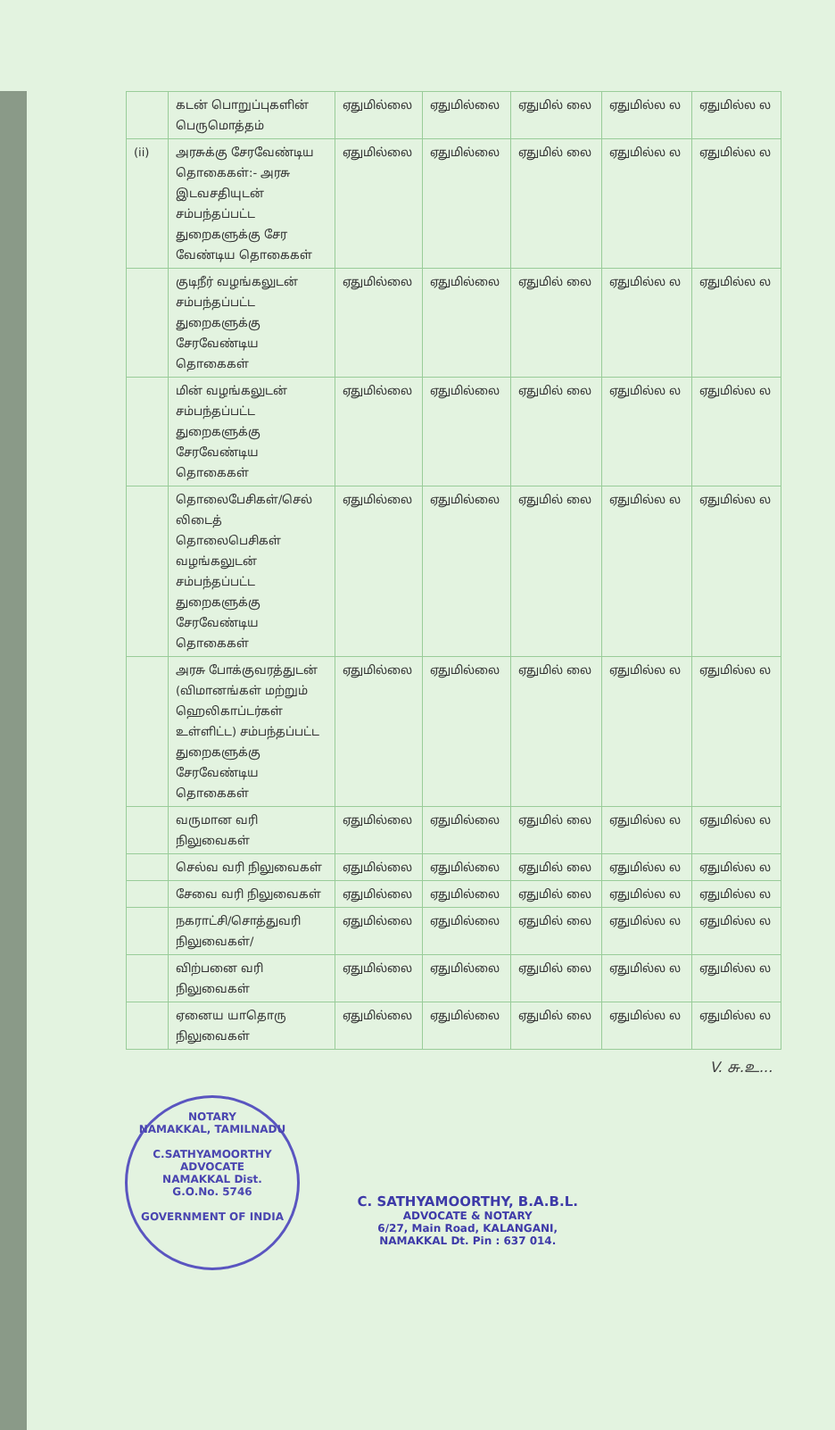| | கடன் பொறுப்புகளின் பெருமொத்தம் | ஏதுமில்லை | ஏதுமில்லை | ஏதுமில் லை | ஏதுமில்ல ல | ஏதுமில்ல ல |
| (ii) | அரசுக்கு சேரவேண்டிய தொகைகள்:- அரசு இடவசதியுடன் சம்பந்தப்பட்ட துறைகளுக்கு சேர வேண்டிய தொகைகள் | ஏதுமில்லை | ஏதுமில்லை | ஏதுமில் லை | ஏதுமில்ல ல | ஏதுமில்ல ல |
| | குடிநீர் வழங்கலுடன் சம்பந்தப்பட்ட துறைகளுக்கு சேரவேண்டிய தொகைகள் | ஏதுமில்லை | ஏதுமில்லை | ஏதுமில் லை | ஏதுமில்ல ல | ஏதுமில்ல ல |
| | மின் வழங்கலுடன் சம்பந்தப்பட்ட துறைகளுக்கு சேரவேண்டிய தொகைகள் | ஏதுமில்லை | ஏதுமில்லை | ஏதுமில் லை | ஏதுமில்ல ல | ஏதுமில்ல ல |
| | தொலைபேசிகள்/செல் லிடைத் தொலைபெசிகள் வழங்கலுடன் சம்பந்தப்பட்ட துறைகளுக்கு சேரவேண்டிய தொகைகள் | ஏதுமில்லை | ஏதுமில்லை | ஏதுமில் லை | ஏதுமில்ல ல | ஏதுமில்ல ல |
| | அரசு போக்குவரத்துடன் (விமானங்கள் மற்றும் ஹெலிகாப்டர்கள் உள்ளிட்ட) சம்பந்தப்பட்ட துறைகளுக்கு சேரவேண்டிய தொகைகள் | ஏதுமில்லை | ஏதுமில்லை | ஏதுமில் லை | ஏதுமில்ல ல | ஏதுமில்ல ல |
| | வருமான வரி நிலுவைகள் | ஏதுமில்லை | ஏதுமில்லை | ஏதுமில் லை | ஏதுமில்ல ல | ஏதுமில்ல ல |
| | செல்வ வரி நிலுவைகள் | ஏதுமில்லை | ஏதுமில்லை | ஏதுமில் லை | ஏதுமில்ல ல | ஏதுமில்ல ல |
| | சேவை வரி நிலுவைகள் | ஏதுமில்லை | ஏதுமில்லை | ஏதுமில் லை | ஏதுமில்ல ல | ஏதுமில்ல ல |
| | நகராட்சி/சொத்துவரி நிலுவைகள்/ | ஏதுமில்லை | ஏதுமில்லை | ஏதுமில் லை | ஏதுமில்ல ல | ஏதுமில்ல ல |
| | விற்பனை வரி நிலுவைகள் | ஏதுமில்லை | ஏதுமில்லை | ஏதுமில் லை | ஏதுமில்ல ல | ஏதுமில்ல ல |
| | ஏனைய யாதொரு நிலுவைகள் | ஏதுமில்லை | ஏதுமில்லை | ஏதுமில் லை | ஏதுமில்ல ல | ஏதுமில்ல ல |
V. சு.உ...
NOTARY
NAMAKKAL, TAMILNADU
C.SATHYAMOORTHY
ADVOCATE
NAMAKKAL Dist.
G.O.No. 5746
GOVERNMENT OF INDIA
C. SATHYAMOORTHY, B.A.B.L.
ADVOCATE & NOTARY
6/27, Main Road, KALANGANI,
NAMAKKAL Dt. Pin : 637 014.